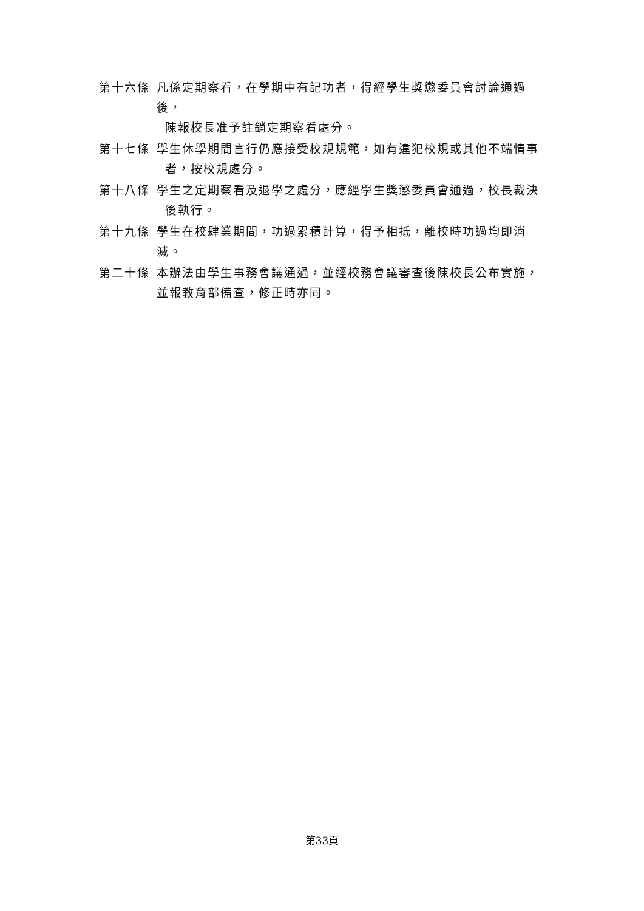第十六條 凡係定期察看，在學期中有記功者，得經學生獎懲委員會討論通過後，
陳報校長准予註銷定期察看處分。
第十七條 學生休學期間言行仍應接受校規規範，如有違犯校規或其他不端情事
者，按校規處分。
第十八條 學生之定期察看及退學之處分，應經學生獎懲委員會通過，校長裁決
後執行。
第十九條 學生在校肆業期間，功過累積計算，得予相抵，離校時功過均即消滅。
第二十條 本辦法由學生事務會議通過，並經校務會議審查後陳校長公布實施，
並報教育部備查，修正時亦同。
第33頁